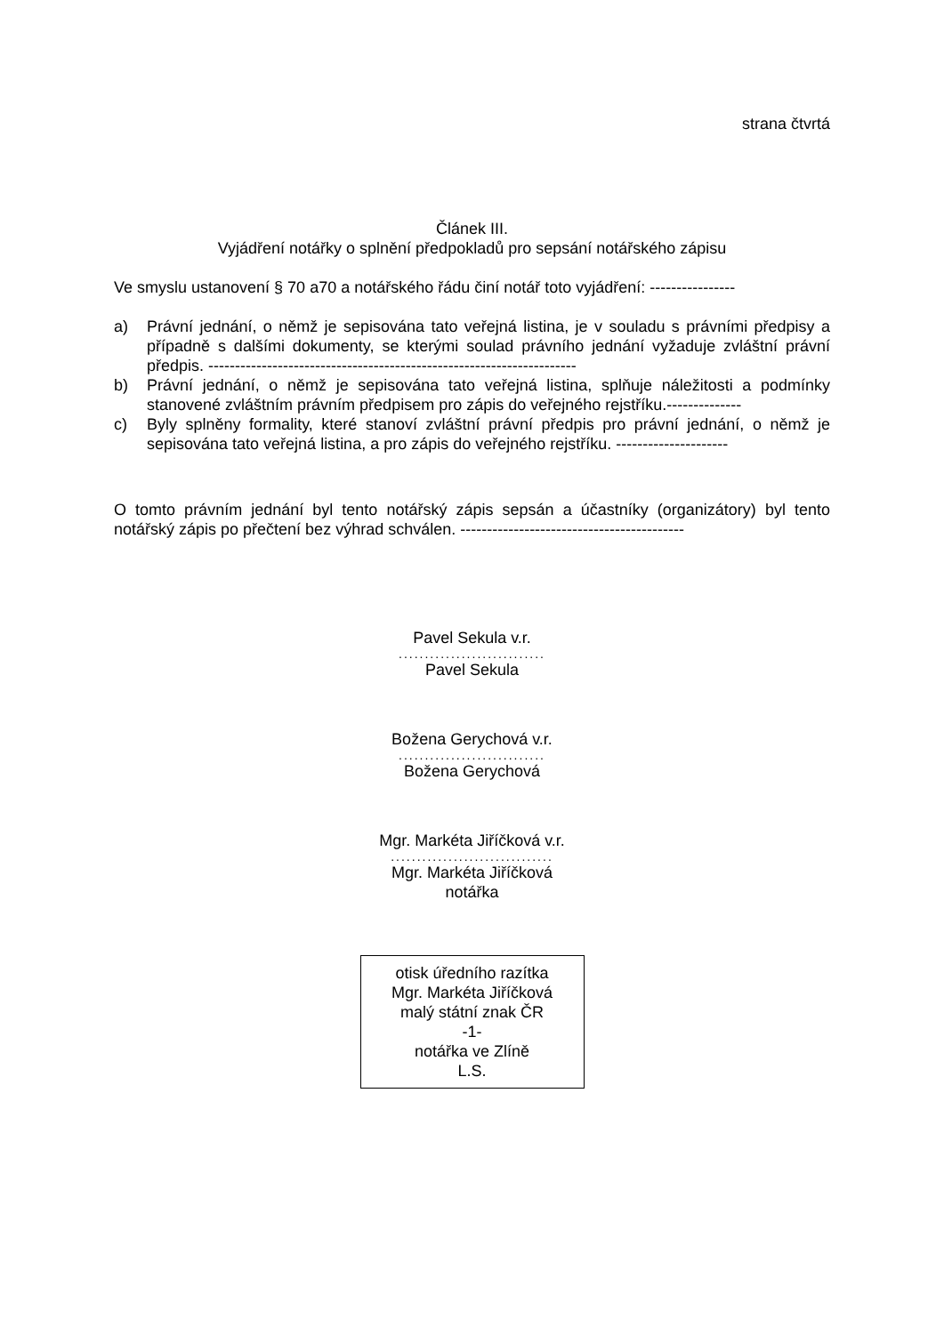strana čtvrtá
Článek III.
Vyjádření notářky o splnění předpokladů pro sepsání notářského zápisu
Ve smyslu ustanovení § 70 a70 a notářského řádu činí notář toto vyjádření: ----------------
a) Právní jednání, o němž je sepisována tato veřejná listina, je v souladu s právními předpisy a případně s dalšími dokumenty, se kterými soulad právního jednání vyžaduje zvláštní právní předpis. ---------------------------------------------------------------------
b) Právní jednání, o němž je sepisována tato veřejná listina, splňuje náležitosti a podmínky stanovené zvláštním právním předpisem pro zápis do veřejného rejstříku.--------------
c) Byly splněny formality, které stanoví zvláštní právní předpis pro právní jednání, o němž je sepisována tato veřejná listina, a pro zápis do veřejného rejstříku. ---------------------
O tomto právním jednání byl tento notářský zápis sepsán a účastníky (organizátory) byl tento notářský zápis po přečtení bez výhrad schválen. ------------------------------------------
Pavel Sekula v.r.
............................
Pavel Sekula
Božena Gerychová v.r.
............................
Božena Gerychová
Mgr. Markéta Jiříčková v.r.
...............................
Mgr. Markéta Jiříčková
notářka
otisk úředního razítka
Mgr. Markéta Jiříčková
malý státní znak ČR
-1-
notářka ve Zlíně
L.S.